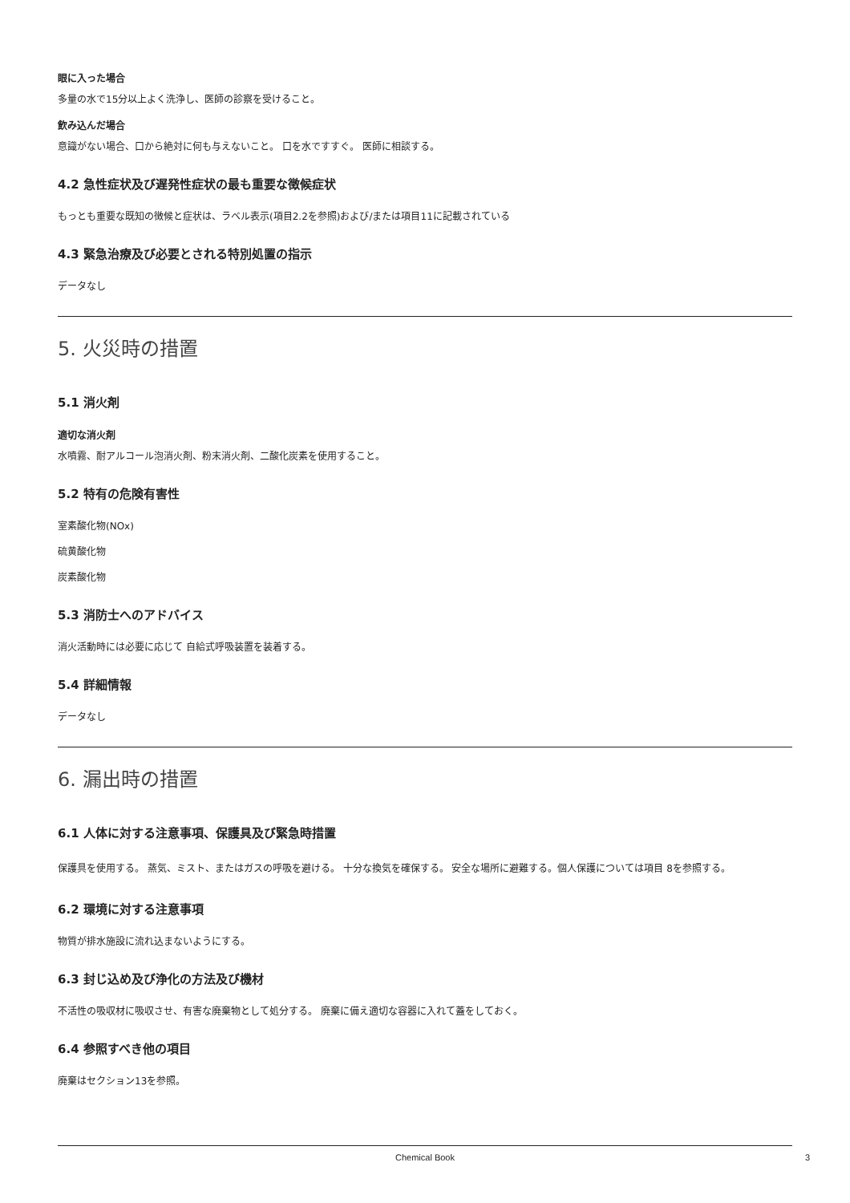眼に入った場合
多量の水で15分以上よく洗浄し、医師の診察を受けること。
飲み込んだ場合
意識がない場合、口から絶対に何も与えないこと。 口を水ですすぐ。 医師に相談する。
4.2 急性症状及び遅発性症状の最も重要な徴候症状
もっとも重要な既知の徴候と症状は、ラベル表示(項目2.2を参照)および/または項目11に記載されている
4.3 緊急治療及び必要とされる特別処置の指示
データなし
5. 火災時の措置
5.1 消火剤
適切な消火剤
水噴霧、耐アルコール泡消火剤、粉末消火剤、二酸化炭素を使用すること。
5.2 特有の危険有害性
室素酸化物(NOx)
硫黄酸化物
炭素酸化物
5.3 消防士へのアドバイス
消火活動時には必要に応じて 自給式呼吸装置を装着する。
5.4 詳細情報
データなし
6. 漏出時の措置
6.1 人体に対する注意事項、保護具及び緊急時措置
保護具を使用する。 蒸気、ミスト、またはガスの呼吸を避ける。 十分な換気を確保する。 安全な場所に避難する。個人保護については項目 8を参照する。
6.2 環境に対する注意事項
物質が排水施設に流れ込まないようにする。
6.3 封じ込め及び浄化の方法及び機材
不活性の吸収材に吸収させ、有害な廃棄物として処分する。 廃棄に備え適切な容器に入れて蓋をしておく。
6.4 参照すべき他の項目
廃棄はセクション13を参照。
Chemical Book 3